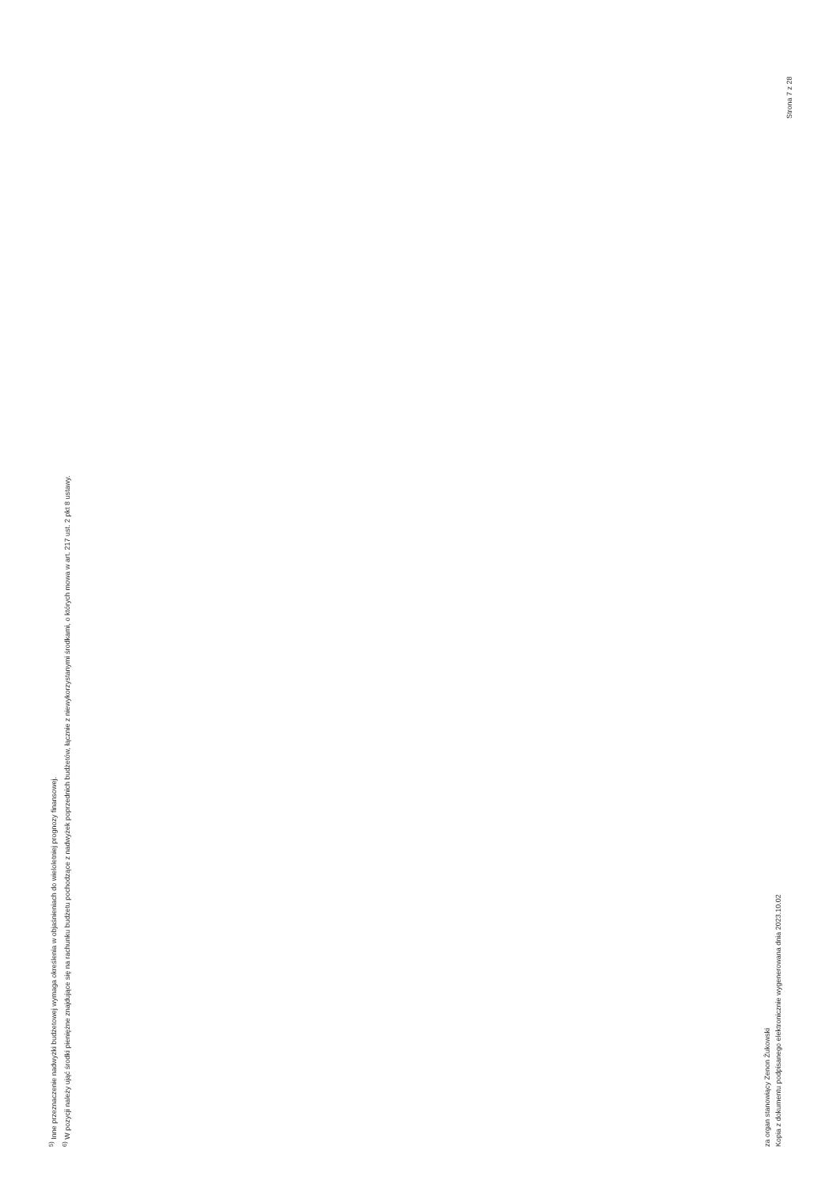<sup>5)</sup> Inne przeznaczenie nadwyżki budżetowej wymaga określenia w objaśnieniach do wieloletniej prognozy finansowej.
<sup>6)</sup> W pozycji należy ująć środki pieniężne znajdujące się na rachunku budżetu pochodzące z nadwyżek poprzednich budżetów, łącznie z niewykorzystanymi środkami, o których mowa w art. 217 ust. 2 pkt 8 ustawy.
za organ stanowiący Zenon Żukowski
Kopia z dokumentu podpisanego elektronicznie wygenerowana dnia 2023.10.02
Strona 7 z 28